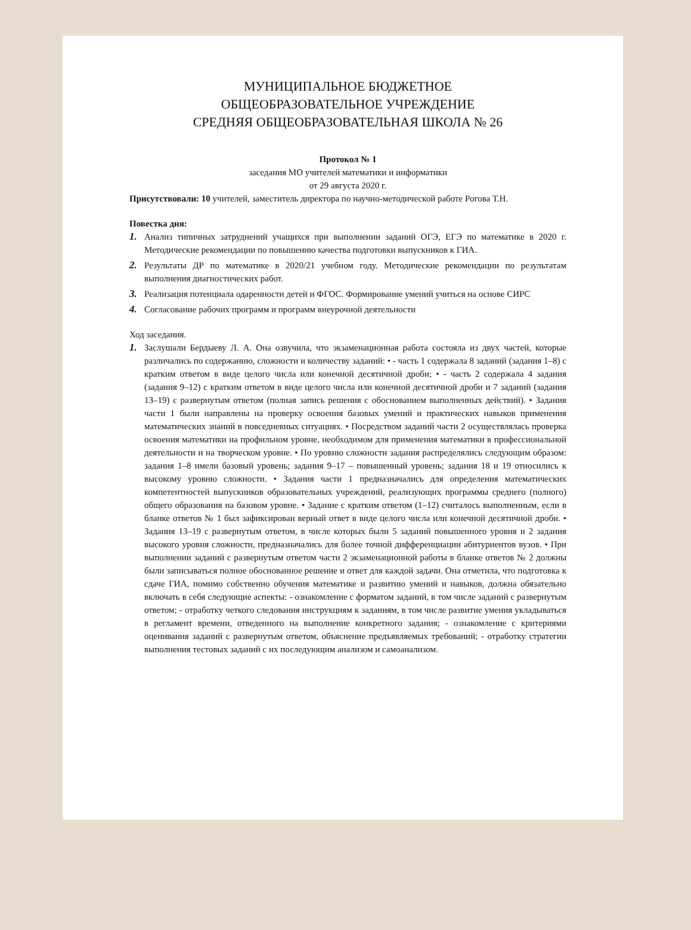МУНИЦИПАЛЬНОЕ БЮДЖЕТНОЕ
ОБЩЕОБРАЗОВАТЕЛЬНОЕ УЧРЕЖДЕНИЕ
СРЕДНЯЯ ОБЩЕОБРАЗОВАТЕЛЬНАЯ ШКОЛА № 26
Протокол № 1
заседания МО учителей математики и информатики
от 29 августа 2020 г.
Присутствовали: 10 учителей, заместитель директора по научно-методической работе Рогова Т.Н.
Повестка дня:
1. Анализ типичных затруднений учащихся при выполнении заданий ОГЭ, ЕГЭ по математике в 2020 г. Методические рекомендации по повышению качества подготовки выпускников к ГИА.
2. Результаты ДР по математике в 2020/21 учебном году. Методические рекомендации по результатам выполнения диагностических работ.
3. Реализация потенциала одаренности детей и ФГОС. Формирование умений учиться на основе СИРС
4. Согласование рабочих программ и программ внеурочной деятельности
Ход заседания.
1. Заслушали Бердыеву Л. А. Она озвучила, что экзаменационная работа состояла из двух частей, которые различались по содержанию, сложности и количеству заданий: • - часть 1 содержала 8 заданий (задания 1–8) с кратким ответом в виде целого числа или конечной десятичной дроби; • - часть 2 содержала 4 задания (задания 9–12) с кратким ответом в виде целого числа или конечной десятичной дроби и 7 заданий (задания 13–19) с развернутым ответом (полная запись решения с обоснованием выполненных действий). • Задания части 1 были направлены на проверку освоения базовых умений и практических навыков применения математических знаний в повседневных ситуациях. • Посредством заданий части 2 осуществлялась проверка освоения математики на профильном уровне, необходимом для применения математики в профессиональной деятельности и на творческом уровне. • По уровню сложности задания распределялись следующим образом: задания 1–8 имели базовый уровень; задания 9–17 – повышенный уровень; задания 18 и 19 относились к высокому уровню сложности. • Задания части 1 предназначались для определения математических компетентностей выпускников образовательных учреждений, реализующих программы среднего (полного) общего образования на базовом уровне. • Задание с кратким ответом (1–12) считалось выполненным, если в бланке ответов № 1 был зафиксирован верный ответ в виде целого числа или конечной десятичной дроби. • Задания 13–19 с развернутым ответом, в числе которых были 5 заданий повышенного уровня и 2 задания высокого уровня сложности, предназначались для более точной дифференциации абитуриентов вузов. • При выполнении заданий с развернутым ответом части 2 экзаменационной работы в бланке ответов № 2 должны были записываться полное обоснованное решение и ответ для каждой задачи. Она отметила, что подготовка к сдаче ГИА, помимо собственно обучения математике и развитию умений и навыков, должна обязательно включать в себя следующие аспекты: - ознакомление с форматом заданий, в том числе заданий с развернутым ответом; - отработку четкого следования инструкциям к заданиям, в том числе развитие умения укладываться в регламент времени, отведенного на выполнение конкретного задания; - ознакомление с критериями оценивания заданий с развернутым ответом, объяснение предъявляемых требований; - отработку стратегии выполнения тестовых заданий с их последующим анализом и самоанализом.